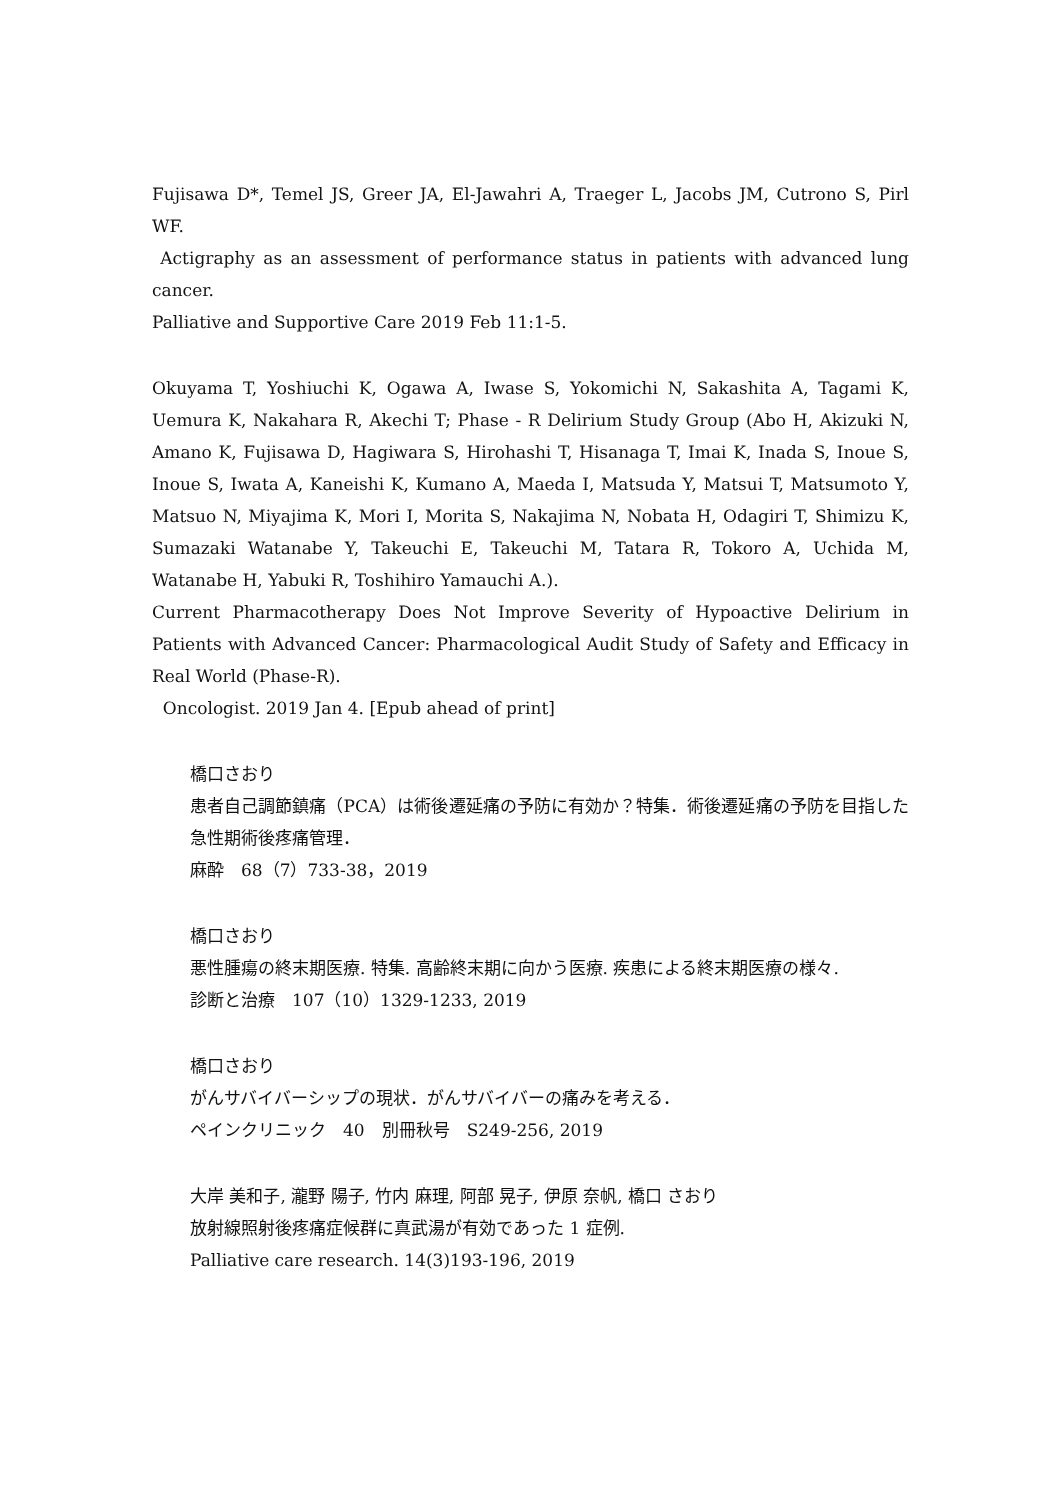Fujisawa D*, Temel JS, Greer JA, El-Jawahri A, Traeger L, Jacobs JM, Cutrono S, Pirl WF.
Actigraphy as an assessment of performance status in patients with advanced lung cancer.
Palliative and Supportive Care 2019 Feb 11:1-5.
Okuyama T, Yoshiuchi K, Ogawa A, Iwase S, Yokomichi N, Sakashita A, Tagami K, Uemura K, Nakahara R, Akechi T; Phase - R Delirium Study Group (Abo H, Akizuki N, Amano K, Fujisawa D, Hagiwara S, Hirohashi T, Hisanaga T, Imai K, Inada S, Inoue S, Inoue S, Iwata A, Kaneishi K, Kumano A, Maeda I, Matsuda Y, Matsui T, Matsumoto Y, Matsuo N, Miyajima K, Mori I, Morita S, Nakajima N, Nobata H, Odagiri T, Shimizu K, Sumazaki Watanabe Y, Takeuchi E, Takeuchi M, Tatara R, Tokoro A, Uchida M, Watanabe H, Yabuki R, Toshihiro Yamauchi A.).
Current Pharmacotherapy Does Not Improve Severity of Hypoactive Delirium in Patients with Advanced Cancer: Pharmacological Audit Study of Safety and Efficacy in Real World (Phase-R).
Oncologist. 2019 Jan 4. [Epub ahead of print]
橋口さおり
患者自己調節鎮痛（PCA）は術後遷延痛の予防に有効か？特集．術後遷延痛の予防を目指した急性期術後疼痛管理．
麻酔　68（7）733-38，2019
橋口さおり
悪性腫瘍の終末期医療. 特集. 高齢終末期に向かう医療. 疾患による終末期医療の様々.
診断と治療　107（10）1329-1233, 2019
橋口さおり
がんサバイバーシップの現状．がんサバイバーの痛みを考える．
ペインクリニック　40　別冊秋号　S249-256, 2019
大岸 美和子, 瀧野 陽子, 竹内 麻理, 阿部 晃子, 伊原 奈帆, 橋口 さおり
放射線照射後疼痛症候群に真武湯が有効であった 1 症例.
Palliative care research. 14(3)193-196, 2019